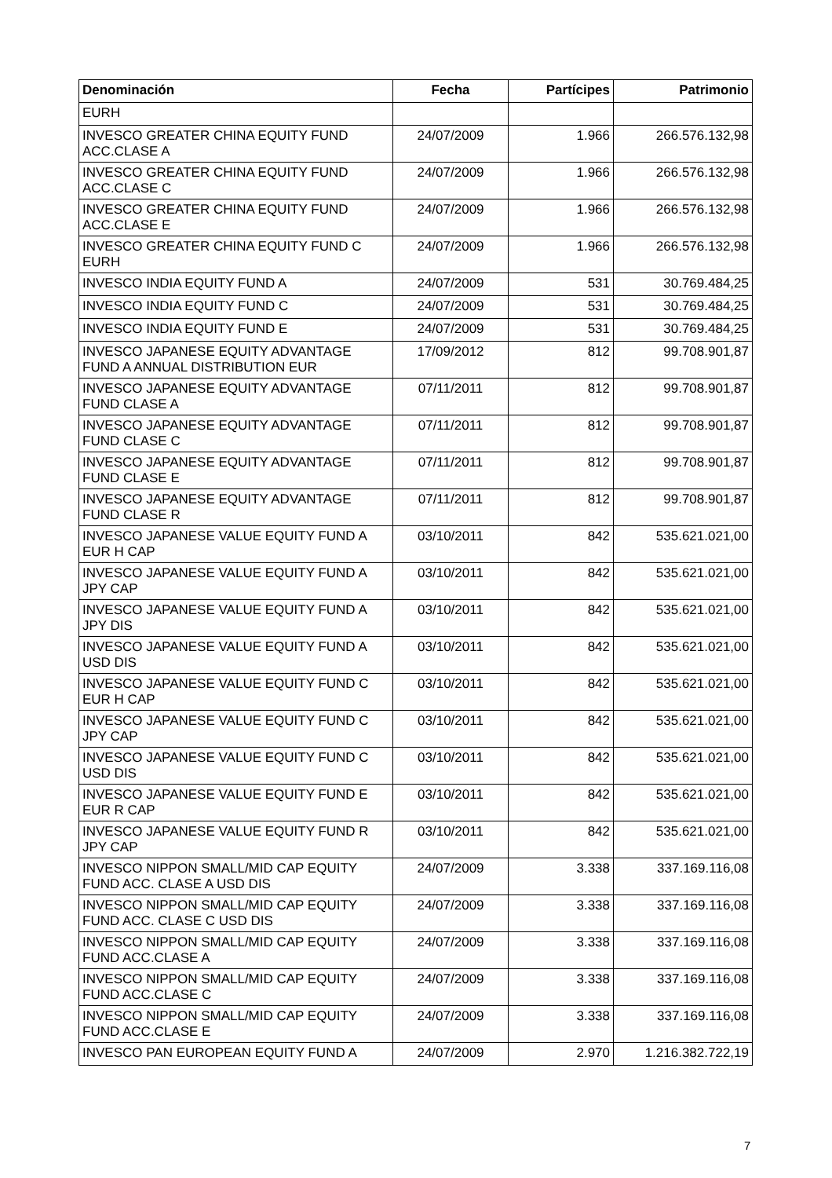| Denominación | Fecha | Partícipes | Patrimonio |
| --- | --- | --- | --- |
| EURH | | | |
| INVESCO GREATER CHINA EQUITY FUND ACC.CLASE A | 24/07/2009 | 1.966 | 266.576.132,98 |
| INVESCO GREATER CHINA EQUITY FUND ACC.CLASE C | 24/07/2009 | 1.966 | 266.576.132,98 |
| INVESCO GREATER CHINA EQUITY FUND ACC.CLASE E | 24/07/2009 | 1.966 | 266.576.132,98 |
| INVESCO GREATER CHINA EQUITY FUND C EURH | 24/07/2009 | 1.966 | 266.576.132,98 |
| INVESCO INDIA EQUITY FUND A | 24/07/2009 | 531 | 30.769.484,25 |
| INVESCO INDIA EQUITY FUND C | 24/07/2009 | 531 | 30.769.484,25 |
| INVESCO INDIA EQUITY FUND E | 24/07/2009 | 531 | 30.769.484,25 |
| INVESCO JAPANESE EQUITY ADVANTAGE FUND A ANNUAL DISTRIBUTION EUR | 17/09/2012 | 812 | 99.708.901,87 |
| INVESCO JAPANESE EQUITY ADVANTAGE FUND CLASE A | 07/11/2011 | 812 | 99.708.901,87 |
| INVESCO JAPANESE EQUITY ADVANTAGE FUND CLASE C | 07/11/2011 | 812 | 99.708.901,87 |
| INVESCO JAPANESE EQUITY ADVANTAGE FUND CLASE E | 07/11/2011 | 812 | 99.708.901,87 |
| INVESCO JAPANESE EQUITY ADVANTAGE FUND CLASE R | 07/11/2011 | 812 | 99.708.901,87 |
| INVESCO JAPANESE VALUE EQUITY FUND A EUR H CAP | 03/10/2011 | 842 | 535.621.021,00 |
| INVESCO JAPANESE VALUE EQUITY FUND A JPY CAP | 03/10/2011 | 842 | 535.621.021,00 |
| INVESCO JAPANESE VALUE EQUITY FUND A JPY DIS | 03/10/2011 | 842 | 535.621.021,00 |
| INVESCO JAPANESE VALUE EQUITY FUND A USD DIS | 03/10/2011 | 842 | 535.621.021,00 |
| INVESCO JAPANESE VALUE EQUITY FUND C EUR H CAP | 03/10/2011 | 842 | 535.621.021,00 |
| INVESCO JAPANESE VALUE EQUITY FUND C JPY CAP | 03/10/2011 | 842 | 535.621.021,00 |
| INVESCO JAPANESE VALUE EQUITY FUND C USD DIS | 03/10/2011 | 842 | 535.621.021,00 |
| INVESCO JAPANESE VALUE EQUITY FUND E EUR R CAP | 03/10/2011 | 842 | 535.621.021,00 |
| INVESCO JAPANESE VALUE EQUITY FUND R JPY CAP | 03/10/2011 | 842 | 535.621.021,00 |
| INVESCO NIPPON SMALL/MID CAP EQUITY FUND ACC. CLASE A USD DIS | 24/07/2009 | 3.338 | 337.169.116,08 |
| INVESCO NIPPON SMALL/MID CAP EQUITY FUND ACC. CLASE C USD DIS | 24/07/2009 | 3.338 | 337.169.116,08 |
| INVESCO NIPPON SMALL/MID CAP EQUITY FUND ACC.CLASE A | 24/07/2009 | 3.338 | 337.169.116,08 |
| INVESCO NIPPON SMALL/MID CAP EQUITY FUND ACC.CLASE C | 24/07/2009 | 3.338 | 337.169.116,08 |
| INVESCO NIPPON SMALL/MID CAP EQUITY FUND ACC.CLASE E | 24/07/2009 | 3.338 | 337.169.116,08 |
| INVESCO PAN EUROPEAN EQUITY FUND A | 24/07/2009 | 2.970 | 1.216.382.722,19 |
7